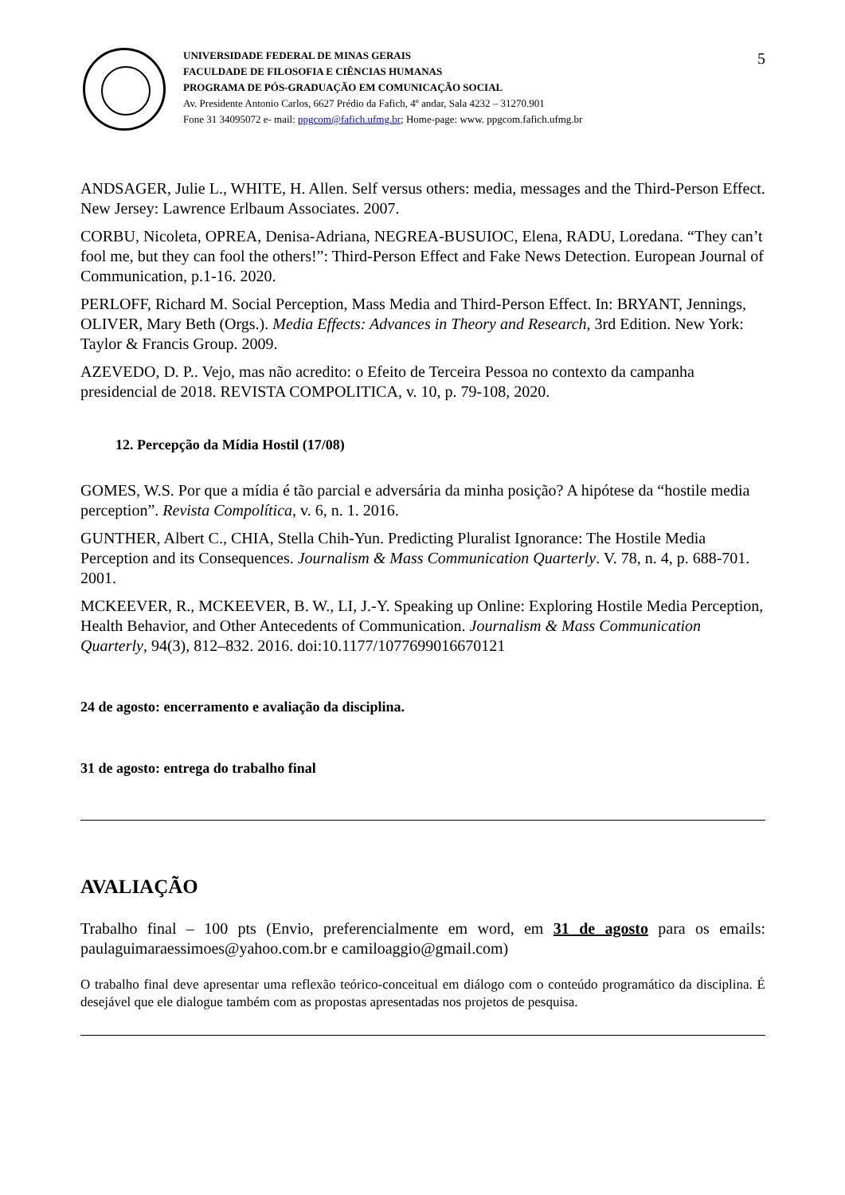5
UNIVERSIDADE FEDERAL DE MINAS GERAIS
FACULDADE DE FILOSOFIA E CIÊNCIAS HUMANAS
PROGRAMA DE PÓS-GRADUAÇÃO EM COMUNICAÇÃO SOCIAL
Av. Presidente Antonio Carlos, 6627 Prédio da Fafich, 4º andar, Sala 4232 – 31270.901
Fone 31 34095072 e- mail: ppgcom@fafich.ufmg.br; Home-page: www. ppgcom.fafich.ufmg.br
ANDSAGER, Julie L., WHITE, H. Allen. Self versus others: media, messages and the Third-Person Effect. New Jersey: Lawrence Erlbaum Associates. 2007.
CORBU, Nicoleta, OPREA, Denisa-Adriana, NEGREA-BUSUIOC, Elena, RADU, Loredana. “They can’t fool me, but they can fool the others!”: Third-Person Effect and Fake News Detection. European Journal of Communication, p.1-16. 2020.
PERLOFF, Richard M. Social Perception, Mass Media and Third-Person Effect. In: BRYANT, Jennings, OLIVER, Mary Beth (Orgs.). Media Effects: Advances in Theory and Research, 3rd Edition. New York: Taylor & Francis Group. 2009.
AZEVEDO, D. P.. Vejo, mas não acredito: o Efeito de Terceira Pessoa no contexto da campanha presidencial de 2018. REVISTA COMPOLITICA, v. 10, p. 79-108, 2020.
12. Percepção da Mídia Hostil (17/08)
GOMES, W.S. Por que a mídia é tão parcial e adversária da minha posição? A hipótese da “hostile media perception”. Revista Compolítica, v. 6, n. 1. 2016.
GUNTHER, Albert C., CHIA, Stella Chih-Yun. Predicting Pluralist Ignorance: The Hostile Media Perception and its Consequences. Journalism & Mass Communication Quarterly. V. 78, n. 4, p. 688-701. 2001.
MCKEEVER, R., MCKEEVER, B. W., LI, J.-Y. Speaking up Online: Exploring Hostile Media Perception, Health Behavior, and Other Antecedents of Communication. Journalism & Mass Communication Quarterly, 94(3), 812–832. 2016. doi:10.1177/1077699016670121
24 de agosto: encerramento e avaliação da disciplina.
31 de agosto: entrega do trabalho final
AVALIAÇÃO
Trabalho final – 100 pts (Envio, preferencialmente em word, em 31 de agosto para os emails: paulaguimaraessimoes@yahoo.com.br e camiloaggio@gmail.com)
O trabalho final deve apresentar uma reflexão teórico-conceitual em diálogo com o conteúdo programático da disciplina. É desejável que ele dialogue também com as propostas apresentadas nos projetos de pesquisa.